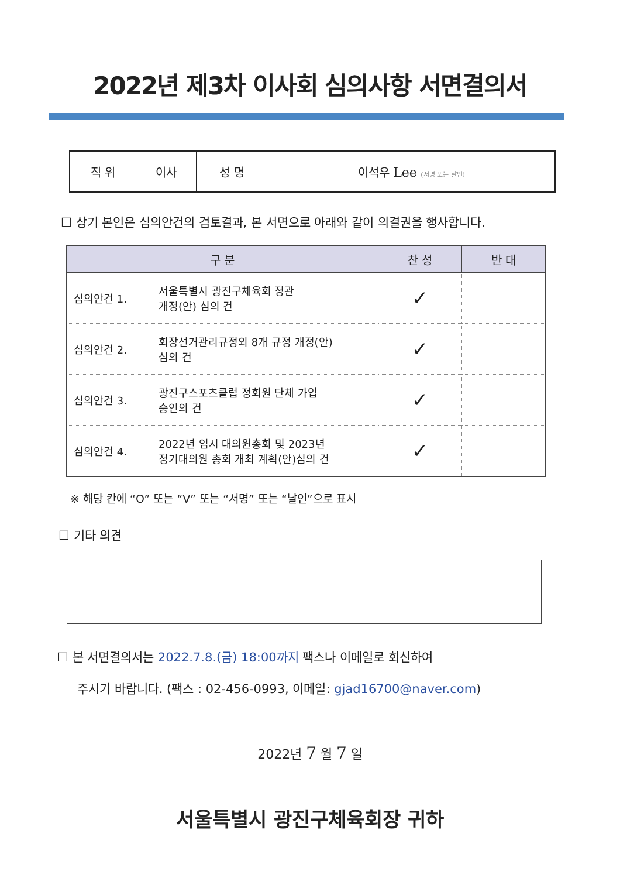2022년 제3차 이사회 심의사항 서면결의서
| 직 위 | 이사 | 성 명 | 이석우 Lee (서명 또는 날인) |
☐ 상기 본인은 심의안건의 검토결과, 본 서면으로 아래와 같이 의결권을 행사합니다.
| 구 분 | | 찬 성 | 반 대 |
| --- | --- | --- | --- |
| 심의안건 1. | 서울특별시 광진구체육회 정관 개정(안) 심의 건 | ✓ | |
| 심의안건 2. | 회장선거관리규정외 8개 규정 개정(안) 심의 건 | ✓ | |
| 심의안건 3. | 광진구스포츠클럽 정회원 단체 가입 승인의 건 | ✓ | |
| 심의안건 4. | 2022년 임시 대의원총회 및 2023년 정기대의원 총회 개최 계획(안)심의 건 | ✓ | |
※ 해당 칸에 “O” 또는 “V” 또는 “서명” 또는 “날인”으로 표시
☐ 기타 의견
☐ 본 서면결의서는 2022.7.8.(금) 18:00까지 팩스나 이메일로 회신하여
주시기 바랍니다. (팩스 : 02-456-0993, 이메일: gjad16700@naver.com)
2022년 7 월 7 일
서울특별시 광진구체육회장 귀하